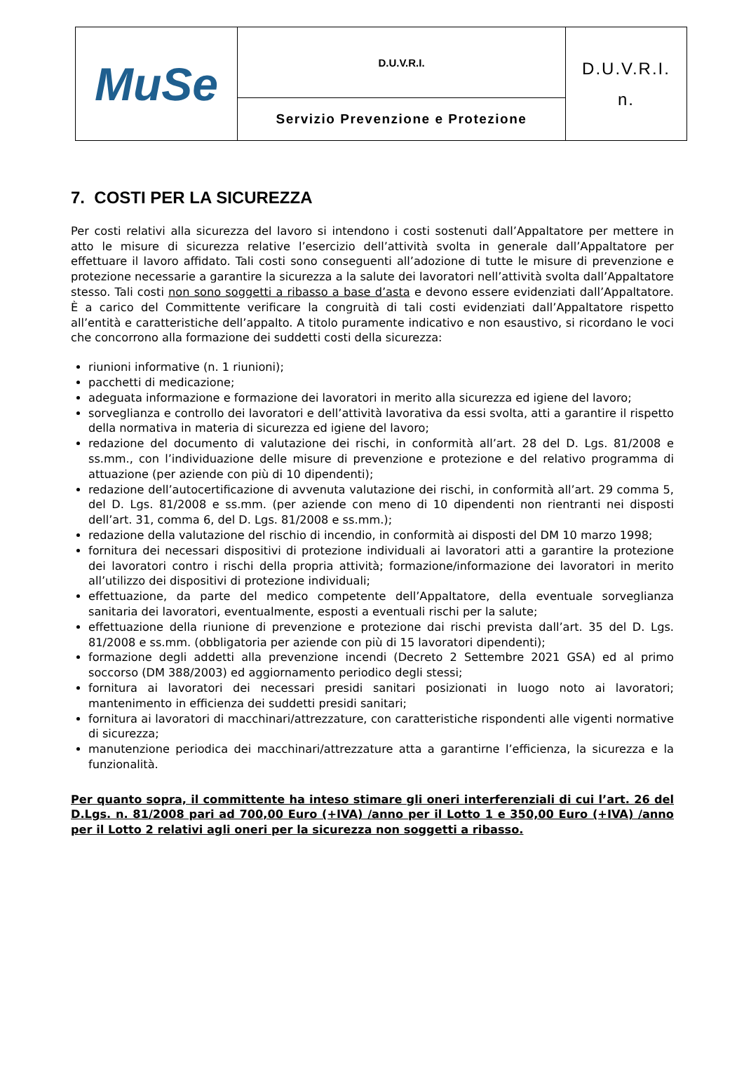| MuSe | D.U.V.R.I. | D.U.V.R.I. n. |
| | Servizio Prevenzione e Protezione | |
7. COSTI PER LA SICUREZZA
Per costi relativi alla sicurezza del lavoro si intendono i costi sostenuti dall’Appaltatore per mettere in atto le misure di sicurezza relative l’esercizio dell’attività svolta in generale dall’Appaltatore per effettuare il lavoro affidato. Tali costi sono conseguenti all’adozione di tutte le misure di prevenzione e protezione necessarie a garantire la sicurezza a la salute dei lavoratori nell’attività svolta dall’Appaltatore stesso. Tali costi non sono soggetti a ribasso a base d’asta e devono essere evidenziati dall’Appaltatore. È a carico del Committente verificare la congruità di tali costi evidenziati dall’Appaltatore rispetto all’entità e caratteristiche dell’appalto. A titolo puramente indicativo e non esaustivo, si ricordano le voci che concorrono alla formazione dei suddetti costi della sicurezza:
riunioni informative (n. 1 riunioni);
pacchetti di medicazione;
adeguata informazione e formazione dei lavoratori in merito alla sicurezza ed igiene del lavoro;
sorveglianza e controllo dei lavoratori e dell’attività lavorativa da essi svolta, atti a garantire il rispetto della normativa in materia di sicurezza ed igiene del lavoro;
redazione del documento di valutazione dei rischi, in conformità all’art. 28 del D. Lgs. 81/2008 e ss.mm., con l’individuazione delle misure di prevenzione e protezione e del relativo programma di attuazione (per aziende con più di 10 dipendenti);
redazione dell’autocertificazione di avvenuta valutazione dei rischi, in conformità all’art. 29 comma 5, del D. Lgs. 81/2008 e ss.mm. (per aziende con meno di 10 dipendenti non rientranti nei disposti dell’art. 31, comma 6, del D. Lgs. 81/2008 e ss.mm.);
redazione della valutazione del rischio di incendio, in conformità ai disposti del DM 10 marzo 1998;
fornitura dei necessari dispositivi di protezione individuali ai lavoratori atti a garantire la protezione dei lavoratori contro i rischi della propria attività; formazione/informazione dei lavoratori in merito all’utilizzo dei dispositivi di protezione individuali;
effettuazione, da parte del medico competente dell’Appaltatore, della eventuale sorveglianza sanitaria dei lavoratori, eventualmente, esposti a eventuali rischi per la salute;
effettuazione della riunione di prevenzione e protezione dai rischi prevista dall’art. 35 del D. Lgs. 81/2008 e ss.mm. (obbligatoria per aziende con più di 15 lavoratori dipendenti);
formazione degli addetti alla prevenzione incendi (Decreto 2 Settembre 2021 GSA) ed al primo soccorso (DM 388/2003) ed aggiornamento periodico degli stessi;
fornitura ai lavoratori dei necessari presidi sanitari posizionati in luogo noto ai lavoratori; mantenimento in efficienza dei suddetti presidi sanitari;
fornitura ai lavoratori di macchinari/attrezzature, con caratteristiche rispondenti alle vigenti normative di sicurezza;
manutenzione periodica dei macchinari/attrezzature atta a garantirne l’efficienza, la sicurezza e la funzionalità.
Per quanto sopra, il committente ha inteso stimare gli oneri interferenziali di cui l’art. 26 del D.Lgs. n. 81/2008 pari ad 700,00 Euro (+IVA) /anno per il Lotto 1 e 350,00 Euro (+IVA) /anno per il Lotto 2 relativi agli oneri per la sicurezza non soggetti a ribasso.